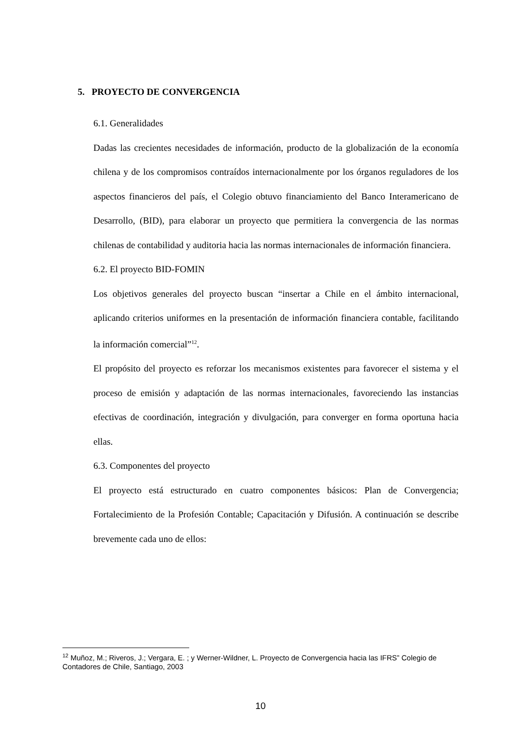5. PROYECTO DE CONVERGENCIA
6.1. Generalidades
Dadas las crecientes necesidades de información, producto de la globalización de la economía chilena y de los compromisos contraídos internacionalmente por los órganos reguladores de los aspectos financieros del país, el Colegio obtuvo financiamiento del Banco Interamericano de Desarrollo, (BID), para elaborar un proyecto que permitiera la convergencia de las normas chilenas de contabilidad y auditoria hacia las normas internacionales de información financiera.
6.2. El proyecto BID-FOMIN
Los objetivos generales del proyecto buscan “insertar a Chile en el ámbito internacional, aplicando criterios uniformes en la presentación de información financiera contable, facilitando la información comercial”<sup>12</sup>.
El propósito del proyecto es reforzar los mecanismos existentes para favorecer el sistema y el proceso de emisión y adaptación de las normas internacionales, favoreciendo las instancias efectivas de coordinación, integración y divulgación, para converger en forma oportuna hacia ellas.
6.3. Componentes del proyecto
El proyecto está estructurado en cuatro componentes básicos: Plan de Convergencia; Fortalecimiento de la Profesión Contable; Capacitación y Difusión. A continuación se describe brevemente cada uno de ellos:
<sup>12</sup> Muñoz, M.; Riveros, J.; Vergara, E. ; y Werner-Wildner, L. Proyecto de Convergencia hacia las IFRS” Colegio de Contadores de Chile, Santiago, 2003
10